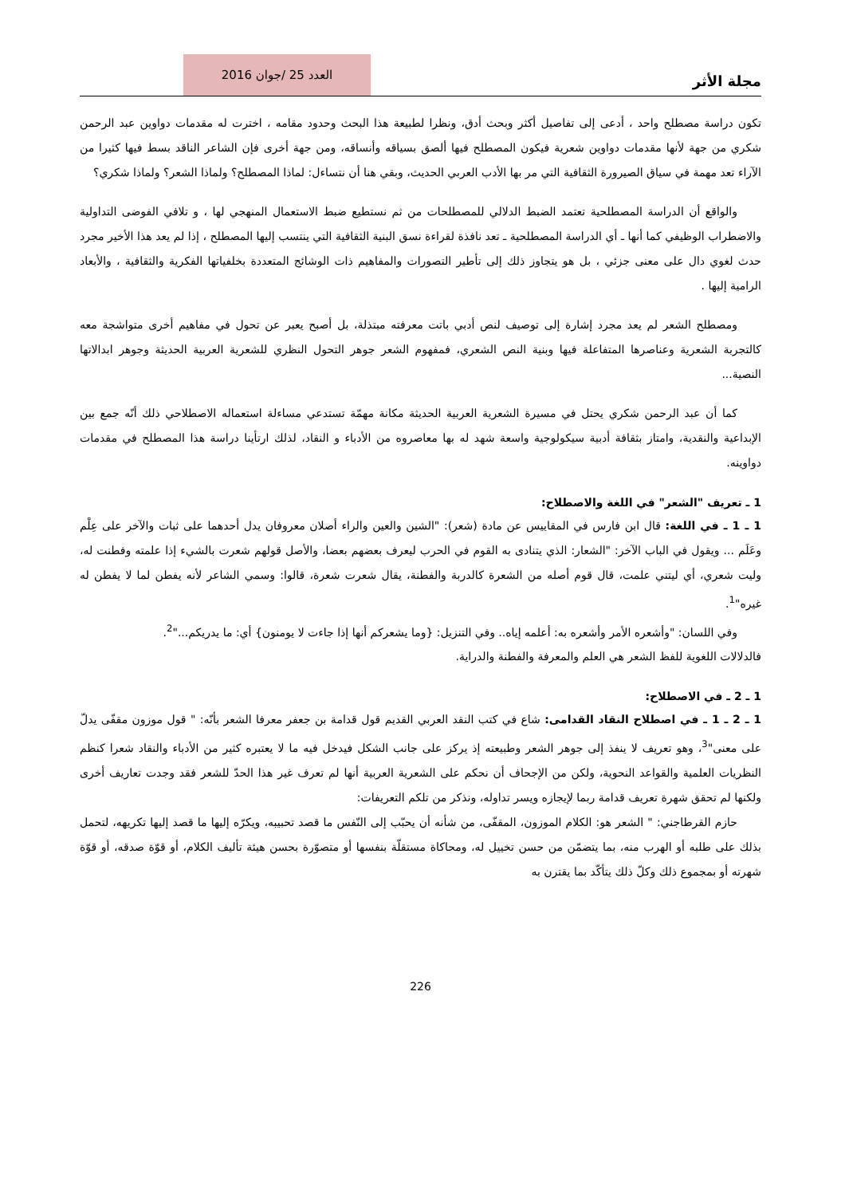مجلة الأثر
العدد 25 /جوان 2016
تكون دراسة مصطلح واحد ، أدعى إلى تفاصيل أكثر وبحث أدق، ونظرا لطبيعة هذا البحث وحدود مقامه ، اخترت له مقدمات دواوين عبد الرحمن شكري من جهة لأنها مقدمات دواوين شعرية فيكون المصطلح فيها ألصق بسياقه وأنساقه، ومن جهة أخرى فإن الشاعر الناقد بسط فيها كثيرا من الآراء تعد مهمة في سياق الصيرورة الثقافية التي مر بها الأدب العربي الحديث، وبقي هنا أن نتساءل: لماذا المصطلح؟ ولماذا الشعر؟ ولماذا شكري؟
والواقع أن الدراسة المصطلحية تعتمد الضبط الدلالي للمصطلحات من ثم نستطيع ضبط الاستعمال المنهجي لها ، و تلافي الفوضى التداولية والاضطراب الوظيفي كما أنها ـ أي الدراسة المصطلحية ـ تعد نافذة لقراءة نسق البنية الثقافية التي ينتسب إليها المصطلح ، إذا لم يعد هذا الأخير مجرد حدث لغوي دال على معنى جزئي ، بل هو يتجاوز ذلك إلى تأطير التصورات والمفاهيم ذات الوشائج المتعددة بخلفياتها الفكرية والثقافية ، والأبعاد الرامية إليها .
ومصطلح الشعر لم يعد مجرد إشارة إلى توصيف لنص أدبي باتت معرفته مبتذلة، بل أصبح يعبر عن تحول في مفاهيم أخرى متواشجة معه كالتجربة الشعرية وعناصرها المتفاعلة فيها وبنية النص الشعري، فمفهوم الشعر جوهر التحول النظري للشعرية العربية الحديثة وجوهر ابدالاتها النصية...
كما أن عبد الرحمن شكري يحتل في مسيرة الشعرية العربية الحديثة مكانة مهمّة تستدعي مساءلة استعماله الاصطلاحي ذلك أنّه جمع بين الإبداعية والنقدية، وامتاز بثقافة أدبية سيكولوجية واسعة شهد له بها معاصروه من الأدباء و النقاد، لذلك ارتأينا دراسة هذا المصطلح في مقدمات دواوينه.
1 ـ تعريف "الشعر" في اللغة والاصطلاح:
1 ـ 1 ـ في اللغة: قال ابن فارس في المقاييس عن مادة (شعر): "الشين والعين والراء أصلان معروفان يدل أحدهما على ثبات والآخر على عِلْم وعَلَم ... ويقول في الباب الآخر: "الشعار: الذي يتنادى به القوم في الحرب ليعرف بعضهم بعضا، والأصل قولهم شعرت بالشيء إذا علمته وفطنت له، وليت شعري، أي ليتني علمت، قال قوم أصله من الشعرة كالدربة والفطنة، يقال شعرت شعرة، قالوا: وسمي الشاعر لأنه يفطن لما لا يفطن له غيره"<sup>1</sup>.
وفي اللسان: "وأشعره الأمر وأشعره به: أعلمه إياه.. وفي التنزيل: {وما يشعركم أنها إذا جاءت لا يومنون} أي: ما يدريكم..."<sup>2</sup>.
فالدلالات اللغوية للفظ الشعر هي العلم والمعرفة والفطنة والدراية.
1 ـ 2 ـ في الاصطلاح:
1 ـ 2 ـ 1 ـ في اصطلاح النقاد القدامى: شاع في كتب النقد العربي القديم قول قدامة بن جعفر معرفا الشعر بأنّه: " قول موزون مقفّى يدلّ على معنى"<sup>3</sup>، وهو تعريف لا ينفذ إلى جوهر الشعر وطبيعته إذ يركز على جانب الشكل فيدخل فيه ما لا يعتبره كثير من الأدباء والنقاد شعرا كنظم النظريات العلمية والقواعد النحوية، ولكن من الإجحاف أن نحكم على الشعرية العربية أنها لم تعرف غير هذا الحدّ للشعر فقد وجدت تعاريف أخرى ولكنها لم تحقق شهرة تعريف قدامة ربما لإيجازه ويسر تداوله، ونذكر من تلكم التعريفات:
حازم القرطاجني: " الشعر هو: الكلام الموزون، المقفّى، من شأنه أن يحبّب إلى النّفس ما قصد تحبيبه، ويكرّه إليها ما قصد إليها تكريهه، لتحمل بذلك على طلبه أو الهرب منه، بما يتضمّن من حسن تخييل له، ومحاكاة مستقلّة بنفسها أو متصوّرة بحسن هيئة تأليف الكلام، أو قوّة صدقه، أو قوّة شهرته أو بمجموع ذلك وكلّ ذلك يتأكّد بما يقترن به
226